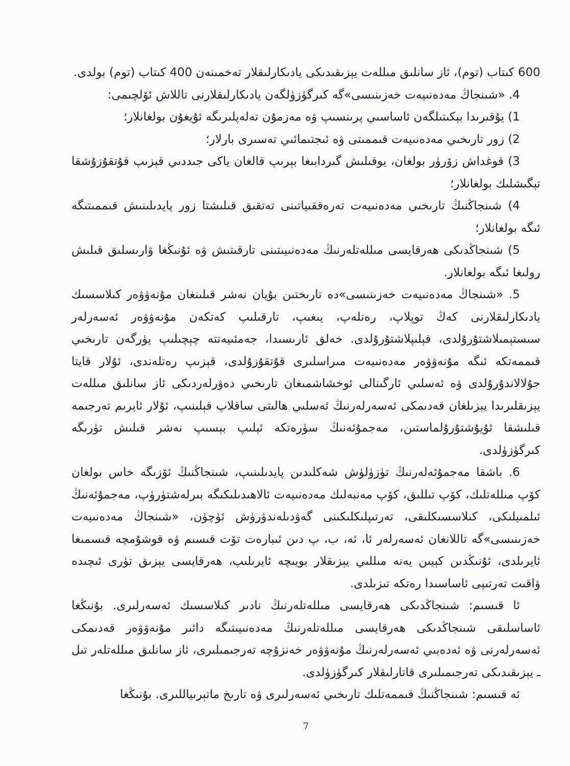600 كىتاب (توم)، ئاز سانلىق مىللەت يېزىقىدىكى يادىكارلىقلار تەخمىنەن 400 كىتاب (توم) بولدى.
4. «شىنجاڭ مەدەنىيەت خەزىنىسى»گە كىرگۈزۈلگەن يادىكارلىقلارنى تاللاش ئۆلچىمى:
1) يۇقىرىدا بېكىتىلگەن ئاساسىي پرىنسىپ ۋە مەزمۇن تەلەپلىرىگە ئۇيغۇن بولغانلار؛
2) زور تارىخىي مەدەنىيەت قىممىتى ۋە ئىجتىمائىي تەسىرى بارلار؛
3) قوغداش زۆرۈر بولغان، يوقىلىش گىردابىغا بېرىپ قالغان ياكى جىددىي قېزىپ قۇتقۇزۇشقا تېگىشلىك بولغانلار؛
4) شىنجاڭنىڭ تارىخىي مەدەنىيەت تەرەققىياتىنى تەتقىق قىلىشتا زور پايدىلىنىش قىممىتىگە ئىگە بولغانلار؛
5) شىنجاڭدىكى ھەرقايسى مىللەتلەرنىڭ مەدەنىيىتىنى تارقىتىش ۋە ئۇنىڭغا ۋارىسلىق قىلىش رولىغا ئىگە بولغانلار.
5. «شىنجاڭ مەدەنىيەت خەزىنىسى»دە تارىختىن بۇيان نەشر قىلىنغان مۇنەۋۋەر كىلاسسىك يادىكارلىقلارنى كەڭ توپلاپ، رەتلەپ، يىغىپ، تارقىلىپ كەتكەن مۇنەۋۋەر ئەسەرلەر سىستېمىلاشتۇرۇلدى، قېلىپلاشتۇرۇلدى. خەلق ئارىسىدا، جەمئىيەتتە چېچىلىپ يۈرگەن تارىخىي قىممەتكە ئىگە مۇنەۋۋەر مەدەنىيەت مىراسلىرى قۇتقۇزۇلدى، قېزىپ رەتلەندى، ئۇلار قايتا جۇلالاندۇرۇلدى ۋە ئەسلىي ئارگىنالى ئوخشاشمىغان تارىخىي دەۋرلەردىكى ئاز سانلىق مىللەت يېزىقلىرىدا يېزىلغان قەدىمكى ئەسەرلەرنىڭ ئەسلىي ھالىتى ساقلاپ قېلىنىپ، ئۇلار ئايرىم تەرجىمە قىلىشقا ئۇيۇشتۇرۇلماستىن، مەجمۇئەنىڭ سۈرەتكە ئېلىپ بېسىپ نەشر قىلىش تۈرىگە كىرگۈزۈلدى.
6. باشقا مەجمۇئەلەرنىڭ تۈزۈلۈش شەكلىدىن پايدىلىنىپ، شىنجاڭنىڭ ئۆزىگە خاس بولغان كۆپ مىللەتلىك، كۆپ تىللىق، كۆپ مەنبەلىك مەدەنىيەت ئالاھىدىلىكىگە بىرلەشتۈرۈپ، مەجمۇئەنىڭ ئىلمىيلىكى، كىلاسسىكلىقى، تەرتىپلىكلىكىنى گەۋدىلەندۈرۈش ئۈچۈن، «شىنجاڭ مەدەنىيەت خەزىنىسى»گە تاللانغان ئەسەرلەر ئا، ئە، ب، پ دىن ئىبارەت تۆت قىسىم ۋە قوشۇمچە قىسمىغا ئايرىلدى، ئۇنىڭدىن كېيىن يەنە مىللىي يېزىقلار بويىچە ئايرىلىپ، ھەرقايسى يېزىق تۈرى ئىچىدە ۋاقىت تەرتىپى ئاساسىدا رەتكە تىزىلدى.
ئا قىسىم: شىنجاڭدىكى ھەرقايسى مىللەتلەرنىڭ نادىر كىلاسسىك ئەسەرلىرى. بۇنىڭغا ئاساسلىقى شىنجاڭدىكى ھەرقايسى مىللەتلەرنىڭ مەدەنىيىتىگە دائىر مۇنەۋۋەر قەدىمكى ئەسەرلەرنى ۋە ئەدەبىي ئەسەرلەرنىڭ مۇنەۋۋەر خەنزۇچە تەرجىمىلىرى، ئاز سانلىق مىللەتلەر تىل ـ يېزىقىدىكى تەرجىمىلىرى قاتارلىقلار كىرگۈزۈلدى.
ئە قىسىم: شىنجاڭنىڭ قىممەتلىك تارىخىي ئەسەرلىرى ۋە تارىخ ماتېرىياللىرى. بۇنىڭغا
7